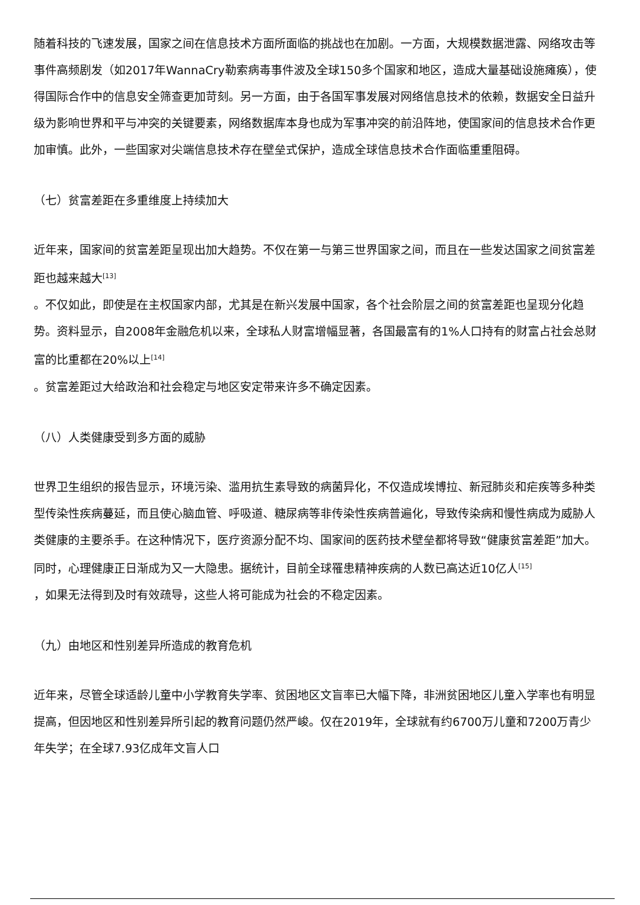随着科技的飞速发展，国家之间在信息技术方面所面临的挑战也在加剧。一方面，大规模数据泄露、网络攻击等事件高频剧发（如2017年WannaCry勒索病毒事件波及全球150多个国家和地区，造成大量基础设施瘫痪），使得国际合作中的信息安全筛查更加苛刻。另一方面，由于各国军事发展对网络信息技术的依赖，数据安全日益升级为影响世界和平与冲突的关键要素，网络数据库本身也成为军事冲突的前沿阵地，使国家间的信息技术合作更加审慎。此外，一些国家对尖端信息技术存在壁垒式保护，造成全球信息技术合作面临重重阻碍。
（七）贫富差距在多重维度上持续加大
近年来，国家间的贫富差距呈现出加大趋势。不仅在第一与第三世界国家之间，而且在一些发达国家之间贫富差距也越来越大<sup>[13]</sup>
。不仅如此，即使是在主权国家内部，尤其是在新兴发展中国家，各个社会阶层之间的贫富差距也呈现分化趋势。资料显示，自2008年金融危机以来，全球私人财富增幅显著，各国最富有的1%人口持有的财富占社会总财富的比重都在20%以上<sup>[14]</sup>
。贫富差距过大给政治和社会稳定与地区安定带来许多不确定因素。
（八）人类健康受到多方面的威胁
世界卫生组织的报告显示，环境污染、滥用抗生素导致的病菌异化，不仅造成埃博拉、新冠肺炎和疟疾等多种类型传染性疾病蔓延，而且使心脑血管、呼吸道、糖尿病等非传染性疾病普遍化，导致传染病和慢性病成为威胁人类健康的主要杀手。在这种情况下，医疗资源分配不均、国家间的医药技术壁垒都将导致“健康贫富差距”加大。同时，心理健康正日渐成为又一大隐患。据统计，目前全球罹患精神疾病的人数已高达近10亿人<sup>[15]</sup>
，如果无法得到及时有效疏导，这些人将可能成为社会的不稳定因素。
（九）由地区和性别差异所造成的教育危机
近年来，尽管全球适龄儿童中小学教育失学率、贫困地区文盲率已大幅下降，非洲贫困地区儿童入学率也有明显提高，但因地区和性别差异所引起的教育问题仍然严峻。仅在2019年，全球就有约6700万儿童和7200万青少
年失学；在全球7.93亿成年文盲人口